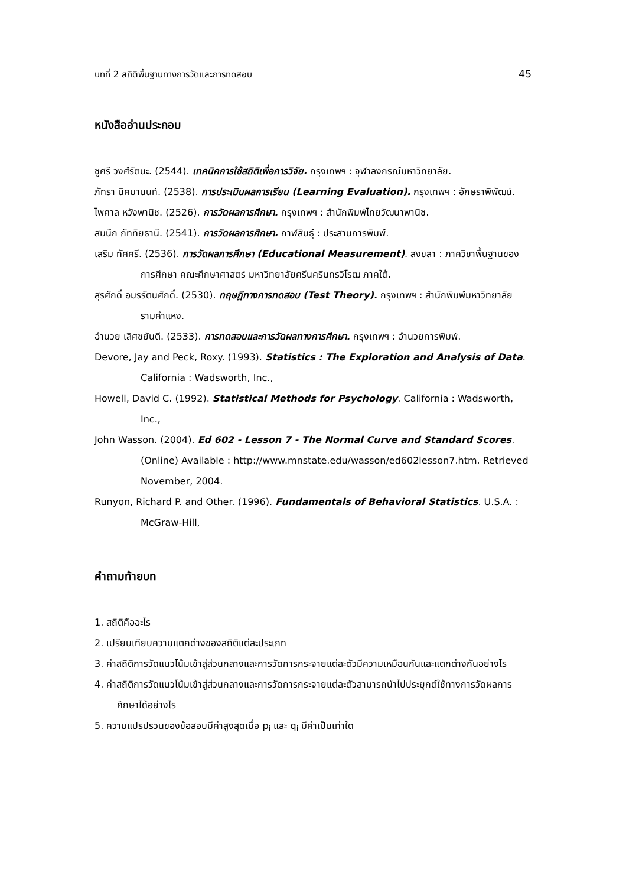บทที่ 2 สถิติพื้นฐานทางการวัดและการทดสอบ 45
หนังสืออ่านประกอบ
ชูศรี วงศ์รัตนะ. (2544). เทคนิคการใช้สถิติเพื่อการวิจัย. กรุงเทพฯ : จุฬาลงกรณ์มหาวิทยาลัย.
ภัทรา นิคมานนท์. (2538). การประเมินผลการเรียน (Learning Evaluation). กรุงเทพฯ : อักษราพิพัฒน์.
ไพศาล หวังพานิช. (2526). การวัดผลการศึกษา. กรุงเทพฯ : สำนักพิมพ์ไทยวัฒนาพานิช.
สมนึก ภัททิยธานี. (2541). การวัดผลการศึกษา. กาฬสินธุ์ : ประสานการพิมพ์.
เสริม ทัศศรี. (2536). การวัดผลการศึกษา (Educational Measurement). สงขลา : ภาควิชาพื้นฐานของการศึกษา คณะศึกษาศาสตร์ มหาวิทยาลัยศรีนครินทรวิโรฒ ภาคใต้.
สุรศักดิ์ อมรรัตนศักดิ์. (2530). ทฤษฎีทางการทดสอบ (Test Theory). กรุงเทพฯ : สำนักพิมพ์มหาวิทยาลัยรามคำแหง.
อำนวย เลิศชยันตี. (2533). การทดสอบและการวัดผลทางการศึกษา. กรุงเทพฯ : อำนวยการพิมพ์.
Devore, Jay and Peck, Roxy. (1993). Statistics : The Exploration and Analysis of Data. California : Wadsworth, Inc.,
Howell, David C. (1992). Statistical Methods for Psychology. California : Wadsworth, Inc.,
John Wasson. (2004). Ed 602 - Lesson 7 - The Normal Curve and Standard Scores. (Online) Available : http://www.mnstate.edu/wasson/ed602lesson7.htm. Retrieved November, 2004.
Runyon, Richard P. and Other. (1996). Fundamentals of Behavioral Statistics. U.S.A. : McGraw-Hill,
คำถามท้ายบท
1. สถิติคืออะไร
2. เปรียบเทียบความแตกต่างของสถิติแต่ละประเภท
3. ค่าสถิติการวัดแนวโน้มเข้าสู่ส่วนกลางและการวัดการกระจายแต่ละตัวมีความเหมือนกันและแตกต่างกันอย่างไร
4. ค่าสถิติการวัดแนวโน้มเข้าสู่ส่วนกลางและการวัดการกระจายแต่ละตัวสามารถนำไปประยุกต์ใช้ทางการวัดผลการศึกษาได้อย่างไร
5. ความแปรปรวนของข้อสอบมีค่าสูงสุดเมื่อ p<sub>i</sub> และ q<sub>i</sub> มีค่าเป็นเท่าใด